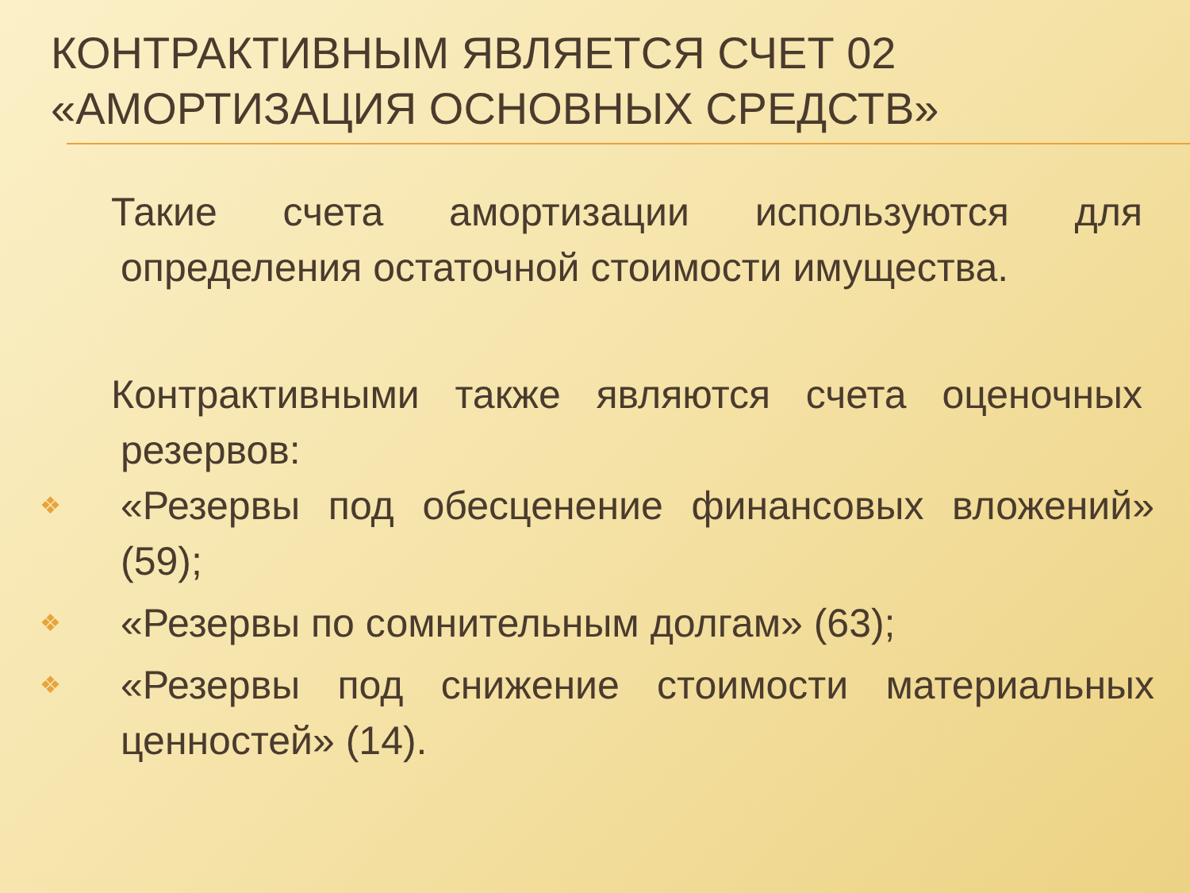КОНТРАКТИВНЫМ ЯВЛЯЕТСЯ СЧЕТ 02
«АМОРТИЗАЦИЯ ОСНОВНЫХ СРЕДСТВ»
Такие счета амортизации используются для определения остаточной стоимости имущества.
Контрактивными также являются счета оценочных резервов:
❖ «Резервы под обесценение финансовых вложений» (59);
❖ «Резервы по сомнительным долгам» (63);
❖ «Резервы под снижение стоимости материальных ценностей» (14).